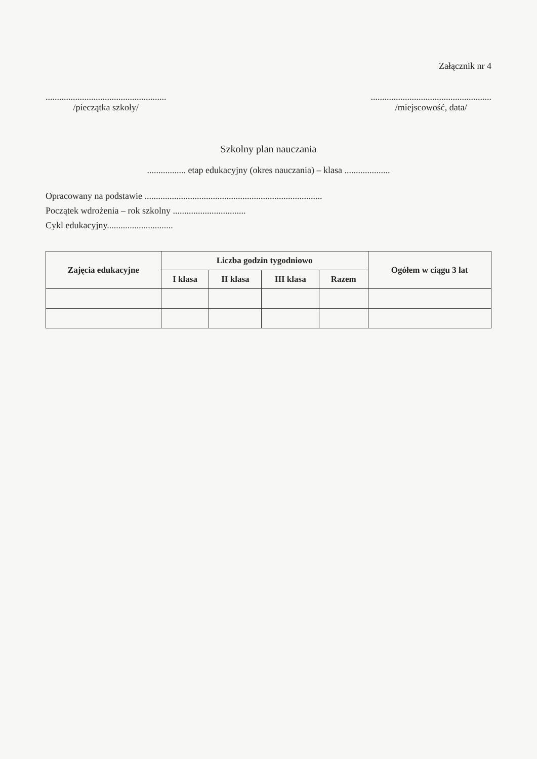Załącznik nr 4
.....................................................
/pieczątka szkoły/
.....................................................
/miejscowość, data/
Szkolny plan nauczania
................. etap edukacyjny (okres nauczania) – klasa ....................
Opracowany na podstawie ..............................................................................
Początek wdrożenia – rok szkolny ................................
Cykl edukacyjny.............................
| Zajęcia edukacyjne | Liczba godzin tygodniowo | | | | Ogółem w ciągu 3 lat |
| --- | --- | --- | --- | --- | --- |
| | I klasa | II klasa | III klasa | Razem | |